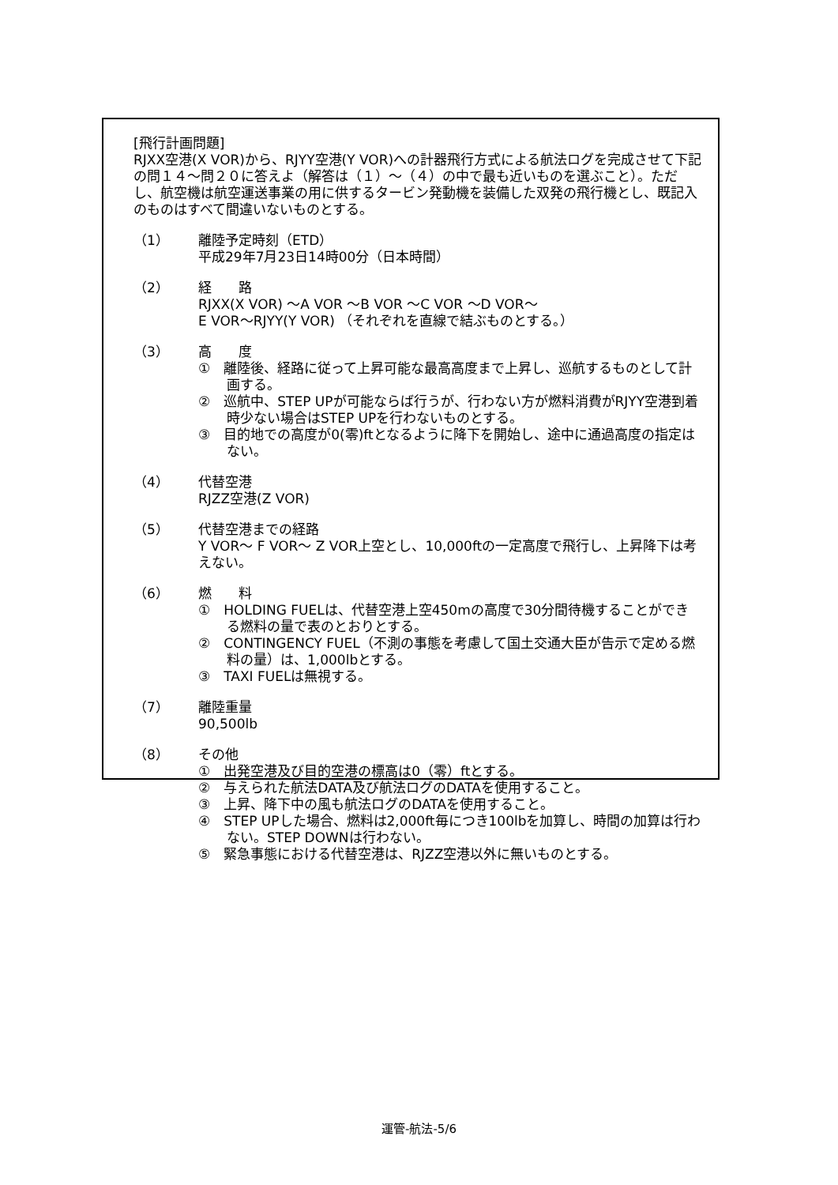[飛行計画問題]
RJXX空港(X VOR)から、RJYY空港(Y VOR)への計器飛行方式による航法ログを完成させて下記の問１４～問２０に答えよ（解答は（１）～（４）の中で最も近いものを選ぶこと）。ただし、航空機は航空運送事業の用に供するタービン発動機を装備した双発の飛行機とし、既記入のものはすべて間違いないものとする。
（1） 離陸予定時刻（ETD）
平成29年7月23日14時00分（日本時間）
（2） 経　　路
RJXX(X VOR) ～A VOR ～B VOR ～C VOR ～D VOR～
E VOR～RJYY(Y VOR) （それぞれを直線で結ぶものとする。）
（3） 高　　度
①　離陸後、経路に従って上昇可能な最高高度まで上昇し、巡航するものとして計画する。
②　巡航中、STEP UPが可能ならば行うが、行わない方が燃料消費がRJYY空港到着時少ない場合はSTEP UPを行わないものとする。
③　目的地での高度が0(零)ftとなるように降下を開始し、途中に通過高度の指定はない。
（4） 代替空港
RJZZ空港(Z VOR)
（5） 代替空港までの経路
Y VOR～ F VOR～ Z VOR上空とし、10,000ftの一定高度で飛行し、上昇降下は考えない。
（6） 燃　　料
①　HOLDING FUELは、代替空港上空450mの高度で30分間待機することができる燃料の量で表のとおりとする。
②　CONTINGENCY FUEL（不測の事態を考慮して国土交通大臣が告示で定める燃料の量）は、1,000lbとする。
③　TAXI FUELは無視する。
（7） 離陸重量
90,500lb
（8） その他
①　出発空港及び目的空港の標高は0（零）ftとする。
②　与えられた航法DATA及び航法ログのDATAを使用すること。
③　上昇、降下中の風も航法ログのDATAを使用すること。
④　STEP UPした場合、燃料は2,000ft毎につき100lbを加算し、時間の加算は行わない。STEP DOWNは行わない。
⑤　緊急事態における代替空港は、RJZZ空港以外に無いものとする。
運管-航法-5/6